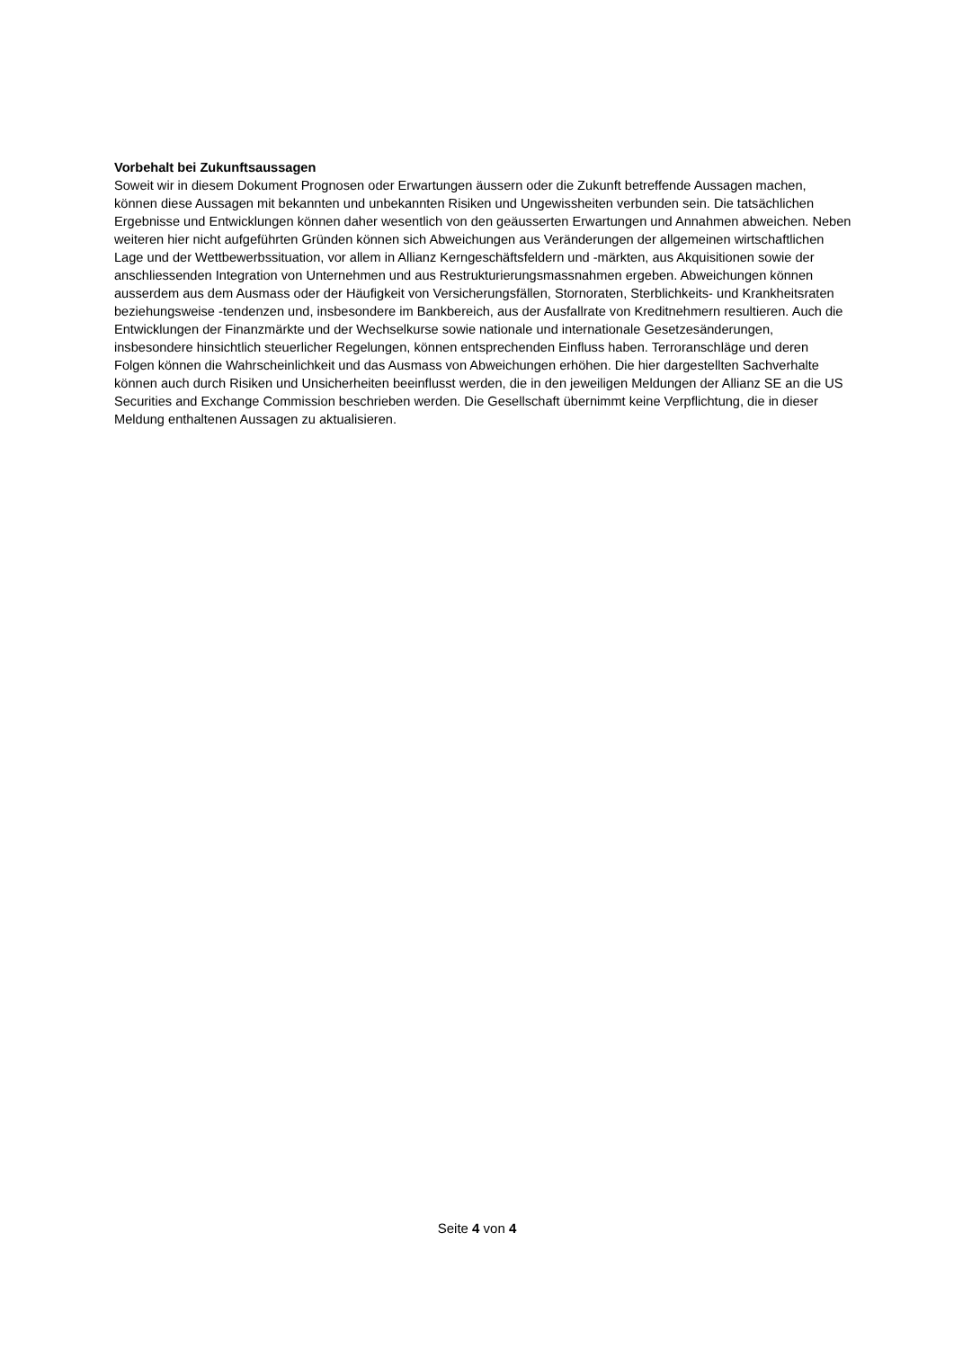Vorbehalt bei Zukunftsaussagen
Soweit wir in diesem Dokument Prognosen oder Erwartungen äussern oder die Zukunft betreffende Aussagen machen, können diese Aussagen mit bekannten und unbekannten Risiken und Ungewissheiten verbunden sein. Die tatsächlichen Ergebnisse und Entwicklungen können daher wesentlich von den geäusserten Erwartungen und Annahmen abweichen. Neben weiteren hier nicht aufgeführten Gründen können sich Abweichungen aus Veränderungen der allgemeinen wirtschaftlichen Lage und der Wettbewerbssituation, vor allem in Allianz Kerngeschäftsfeldern und -märkten, aus Akquisitionen sowie der anschliessenden Integration von Unternehmen und aus Restrukturierungsmassnahmen ergeben. Abweichungen können ausserdem aus dem Ausmass oder der Häufigkeit von Versicherungsfällen, Stornoraten, Sterblichkeits- und Krankheitsraten beziehungsweise -tendenzen und, insbesondere im Bankbereich, aus der Ausfallrate von Kreditnehmern resultieren. Auch die Entwicklungen der Finanzmärkte und der Wechselkurse sowie nationale und internationale Gesetzesänderungen, insbesondere hinsichtlich steuerlicher Regelungen, können entsprechenden Einfluss haben. Terroranschläge und deren Folgen können die Wahrscheinlichkeit und das Ausmass von Abweichungen erhöhen. Die hier dargestellten Sachverhalte können auch durch Risiken und Unsicherheiten beeinflusst werden, die in den jeweiligen Meldungen der Allianz SE an die US Securities and Exchange Commission beschrieben werden. Die Gesellschaft übernimmt keine Verpflichtung, die in dieser Meldung enthaltenen Aussagen zu aktualisieren.
Seite 4 von 4